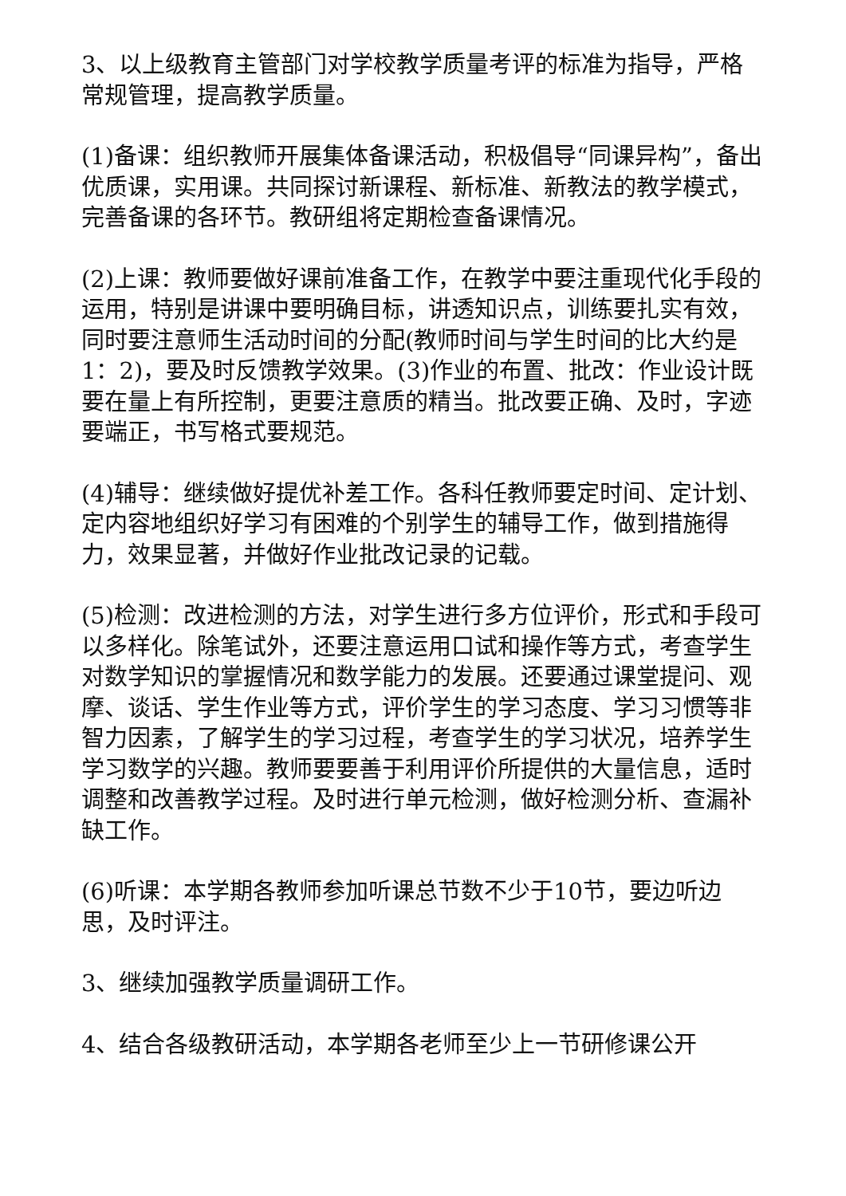3、以上级教育主管部门对学校教学质量考评的标准为指导，严格常规管理，提高教学质量。
(1)备课：组织教师开展集体备课活动，积极倡导“同课异构”，备出优质课，实用课。共同探讨新课程、新标准、新教法的教学模式，完善备课的各环节。教研组将定期检查备课情况。
(2)上课：教师要做好课前准备工作，在教学中要注重现代化手段的运用，特别是讲课中要明确目标，讲透知识点，训练要扎实有效，同时要注意师生活动时间的分配(教师时间与学生时间的比大约是1：2)，要及时反馈教学效果。(3)作业的布置、批改：作业设计既要在量上有所控制，更要注意质的精当。批改要正确、及时，字迹要端正，书写格式要规范。
(4)辅导：继续做好提优补差工作。各科任教师要定时间、定计划、定内容地组织好学习有困难的个别学生的辅导工作，做到措施得力，效果显著，并做好作业批改记录的记载。
(5)检测：改进检测的方法，对学生进行多方位评价，形式和手段可以多样化。除笔试外，还要注意运用口试和操作等方式，考查学生对数学知识的掌握情况和数学能力的发展。还要通过课堂提问、观摩、谈话、学生作业等方式，评价学生的学习态度、学习习惯等非智力因素，了解学生的学习过程，考查学生的学习状况，培养学生学习数学的兴趣。教师要要善于利用评价所提供的大量信息，适时调整和改善教学过程。及时进行单元检测，做好检测分析、查漏补缺工作。
(6)听课：本学期各教师参加听课总节数不少于10节，要边听边思，及时评注。
3、继续加强教学质量调研工作。
4、结合各级教研活动，本学期各老师至少上一节研修课公开